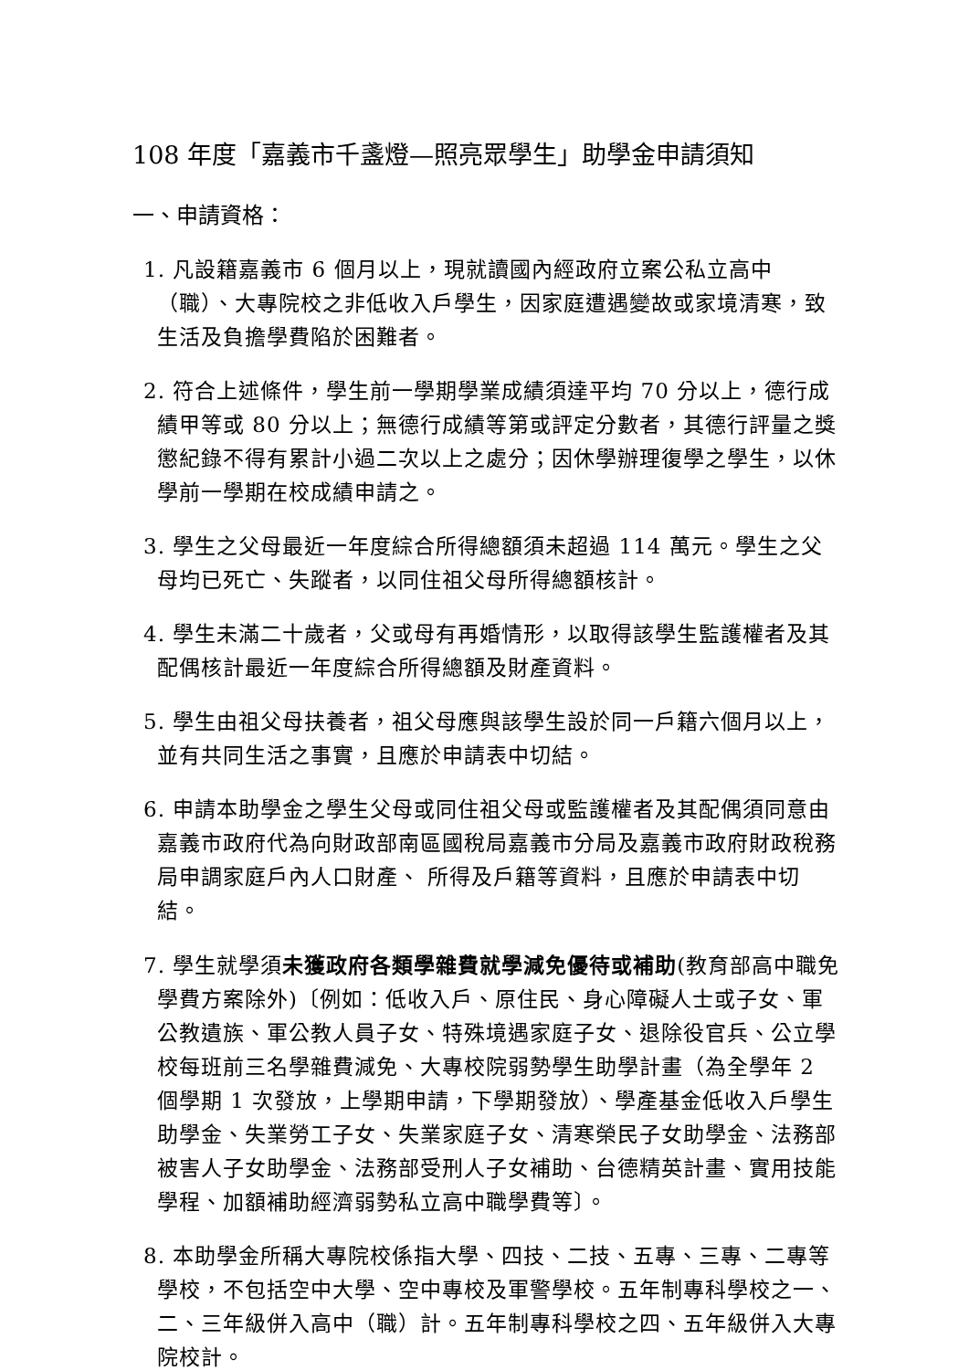108 年度「嘉義市千盞燈—照亮眾學生」助學金申請須知
一、申請資格：
1. 凡設籍嘉義市 6 個月以上，現就讀國內經政府立案公私立高中（職）、大專院校之非低收入戶學生，因家庭遭遇變故或家境清寒，致生活及負擔學費陷於困難者。
2. 符合上述條件，學生前一學期學業成績須達平均 70 分以上，德行成績甲等或 80 分以上；無德行成績等第或評定分數者，其德行評量之獎懲紀錄不得有累計小過二次以上之處分；因休學辦理復學之學生，以休學前一學期在校成績申請之。
3. 學生之父母最近一年度綜合所得總額須未超過 114 萬元。學生之父母均已死亡、失蹤者，以同住祖父母所得總額核計。
4. 學生未滿二十歲者，父或母有再婚情形，以取得該學生監護權者及其配偶核計最近一年度綜合所得總額及財產資料。
5. 學生由祖父母扶養者，祖父母應與該學生設於同一戶籍六個月以上，並有共同生活之事實，且應於申請表中切結。
6. 申請本助學金之學生父母或同住祖父母或監護權者及其配偶須同意由嘉義市政府代為向財政部南區國稅局嘉義市分局及嘉義市政府財政稅務局申調家庭戶內人口財產、 所得及戶籍等資料，且應於申請表中切結。
7. 學生就學須未獲政府各類學雜費就學減免優待或補助(教育部高中職免學費方案除外)〔例如：低收入戶、原住民、身心障礙人士或子女、軍公教遺族、軍公教人員子女、特殊境遇家庭子女、退除役官兵、公立學校每班前三名學雜費減免、大專校院弱勢學生助學計畫（為全學年 2 個學期 1 次發放，上學期申請，下學期發放）、學產基金低收入戶學生助學金、失業勞工子女、失業家庭子女、清寒榮民子女助學金、法務部被害人子女助學金、法務部受刑人子女補助、台德精英計畫、實用技能學程、加額補助經濟弱勢私立高中職學費等〕。
8. 本助學金所稱大專院校係指大學、四技、二技、五專、三專、二專等學校，不包括空中大學、空中專校及軍警學校。五年制專科學校之一、二、三年級併入高中（職）計。五年制專科學校之四、五年級併入大專院校計。